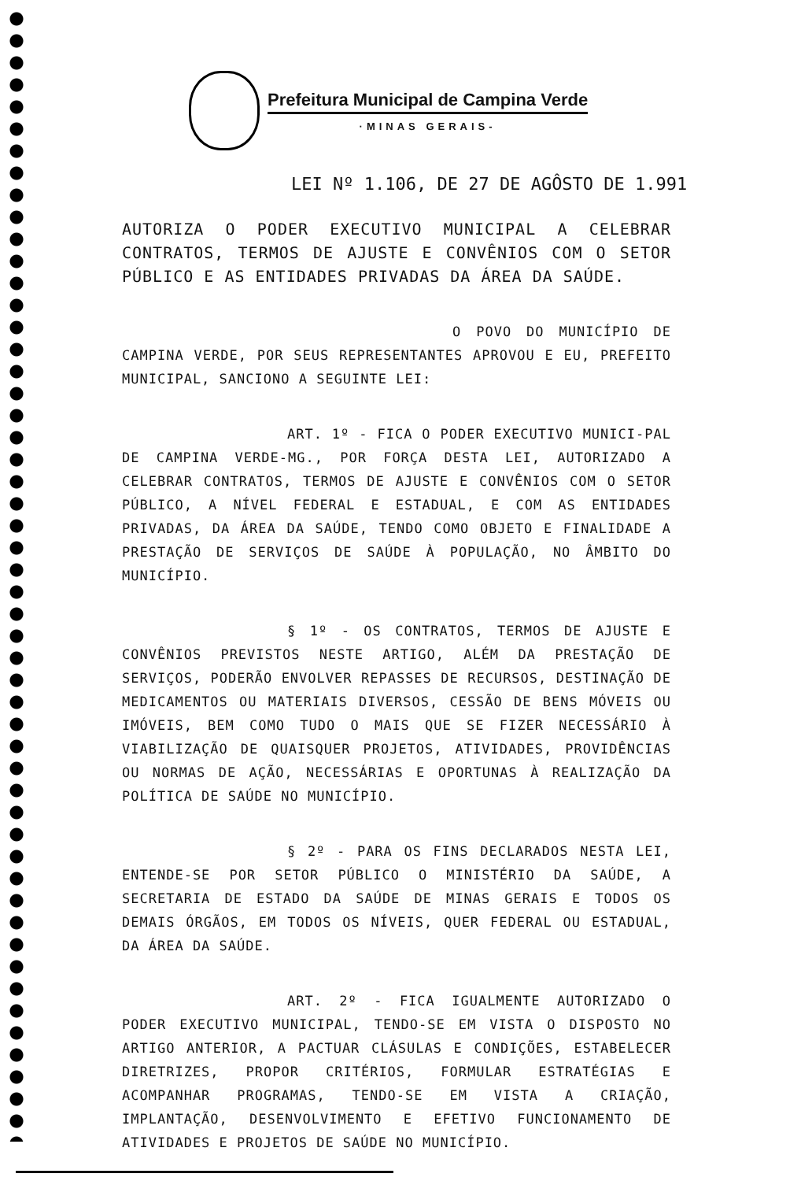Prefeitura Municipal de Campina Verde
·MINAS GERAIS-
LEI Nº 1.106, DE 27 DE AGÔSTO DE 1.991
AUTORIZA O PODER EXECUTIVO MUNICIPAL A CELEBRAR CONTRATOS, TERMOS DE AJUSTE E CONVÊNIOS COM O SETOR PÚBLICO E AS ENTIDADES PRIVADAS DA ÁREA DA SAÚDE.
O POVO DO MUNICÍPIO DE CAMPINA VERDE, POR SEUS REPRESENTANTES APROVOU E EU, PREFEITO MUNICIPAL, SANCIONO A SEGUINTE LEI:
ART. 1º - FICA O PODER EXECUTIVO MUNICI-PAL DE CAMPINA VERDE-MG., POR FORÇA DESTA LEI, AUTORIZADO A CELEBRAR CONTRATOS, TERMOS DE AJUSTE E CONVÊNIOS COM O SETOR PÚBLICO, A NÍVEL FEDERAL E ESTADUAL, E COM AS ENTIDADES PRIVADAS, DA ÁREA DA SAÚDE, TENDO COMO OBJETO E FINALIDADE A PRESTAÇÃO DE SERVIÇOS DE SAÚDE À POPULAÇÃO, NO ÂMBITO DO MUNICÍPIO.
§ 1º - OS CONTRATOS, TERMOS DE AJUSTE E CONVÊNIOS PREVISTOS NESTE ARTIGO, ALÉM DA PRESTAÇÃO DE SERVIÇOS, PODERÃO ENVOLVER REPASSES DE RECURSOS, DESTINAÇÃO DE MEDICAMENTOS OU MATERIAIS DIVERSOS, CESSÃO DE BENS MÓVEIS OU IMÓVEIS, BEM COMO TUDO O MAIS QUE SE FIZER NECESSÁRIO À VIABILIZAÇÃO DE QUAISQUER PROJETOS, ATIVIDADES, PROVIDÊNCIAS OU NORMAS DE AÇÃO, NECESSÁRIAS E OPORTUNAS À REALIZAÇÃO DA POLÍTICA DE SAÚDE NO MUNICÍPIO.
§ 2º - PARA OS FINS DECLARADOS NESTA LEI, ENTENDE-SE POR SETOR PÚBLICO O MINISTÉRIO DA SAÚDE, A SECRETARIA DE ESTADO DA SAÚDE DE MINAS GERAIS E TODOS OS DEMAIS ÓRGÃOS, EM TODOS OS NÍVEIS, QUER FEDERAL OU ESTADUAL, DA ÁREA DA SAÚDE.
ART. 2º - FICA IGUALMENTE AUTORIZADO O PODER EXECUTIVO MUNICIPAL, TENDO-SE EM VISTA O DISPOSTO NO ARTIGO ANTERIOR, A PACTUAR CLÁSULAS E CONDIÇÕES, ESTABELECER DIRETRIZES, PROPOR CRITÉRIOS, FORMULAR ESTRATÉGIAS E ACOMPANHAR PROGRAMAS, TENDO-SE EM VISTA A CRIAÇÃO, IMPLANTAÇÃO, DESENVOLVIMENTO E EFETIVO FUNCIONAMENTO DE ATIVIDADES E PROJETOS DE SAÚDE NO MUNICÍPIO.